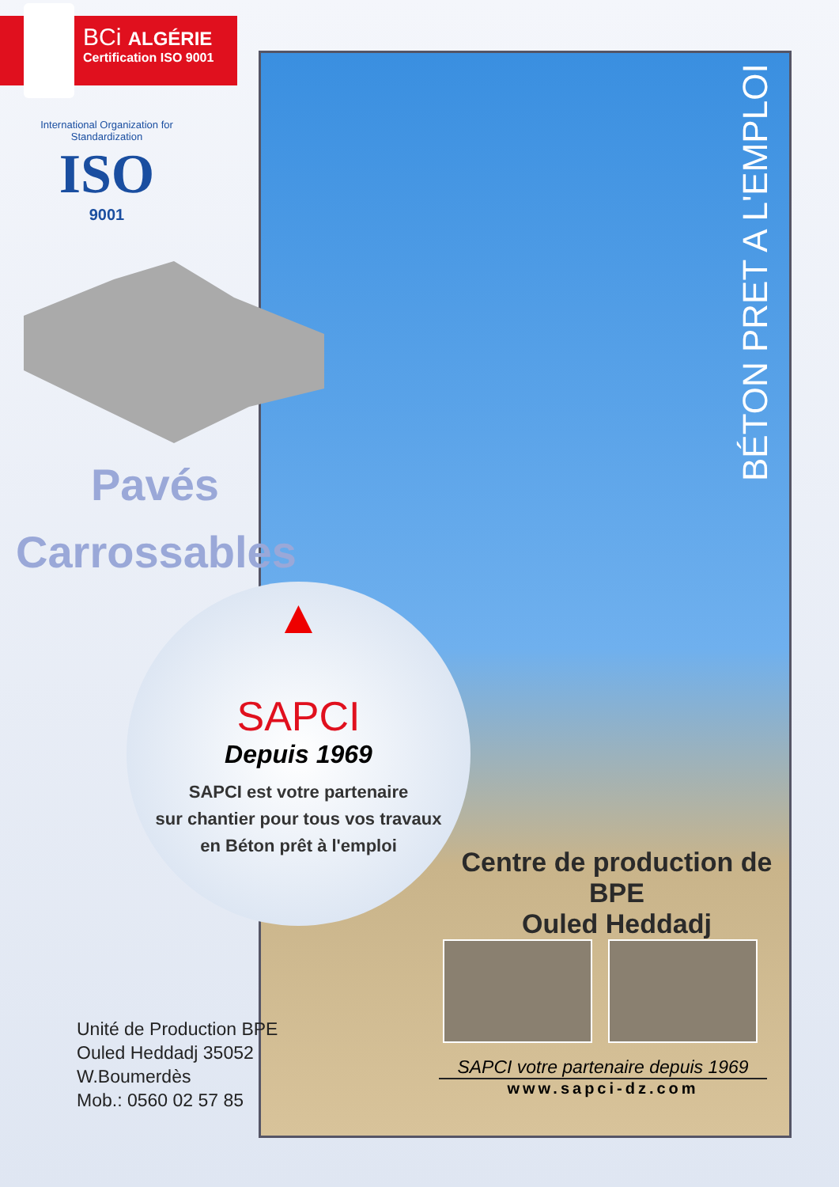BCi ALGÉRIE
Certification ISO 9001
International Organization for Standardization
ISO
9001
Pavés
Carrossables
▲
SAPCI
Depuis 1969
SAPCI est votre partenaire
sur chantier pour tous vos travaux
en Béton prêt à l'emploi
BÉTON PRET A L'EMPLOI
Centre de production de BPE
Ouled Heddadj
SAPCI votre partenaire depuis 1969
www.sapci-dz.com
Unité de Production BPE
Ouled Heddadj 35052
W.Boumerdès
Mob.: 0560 02 57 85